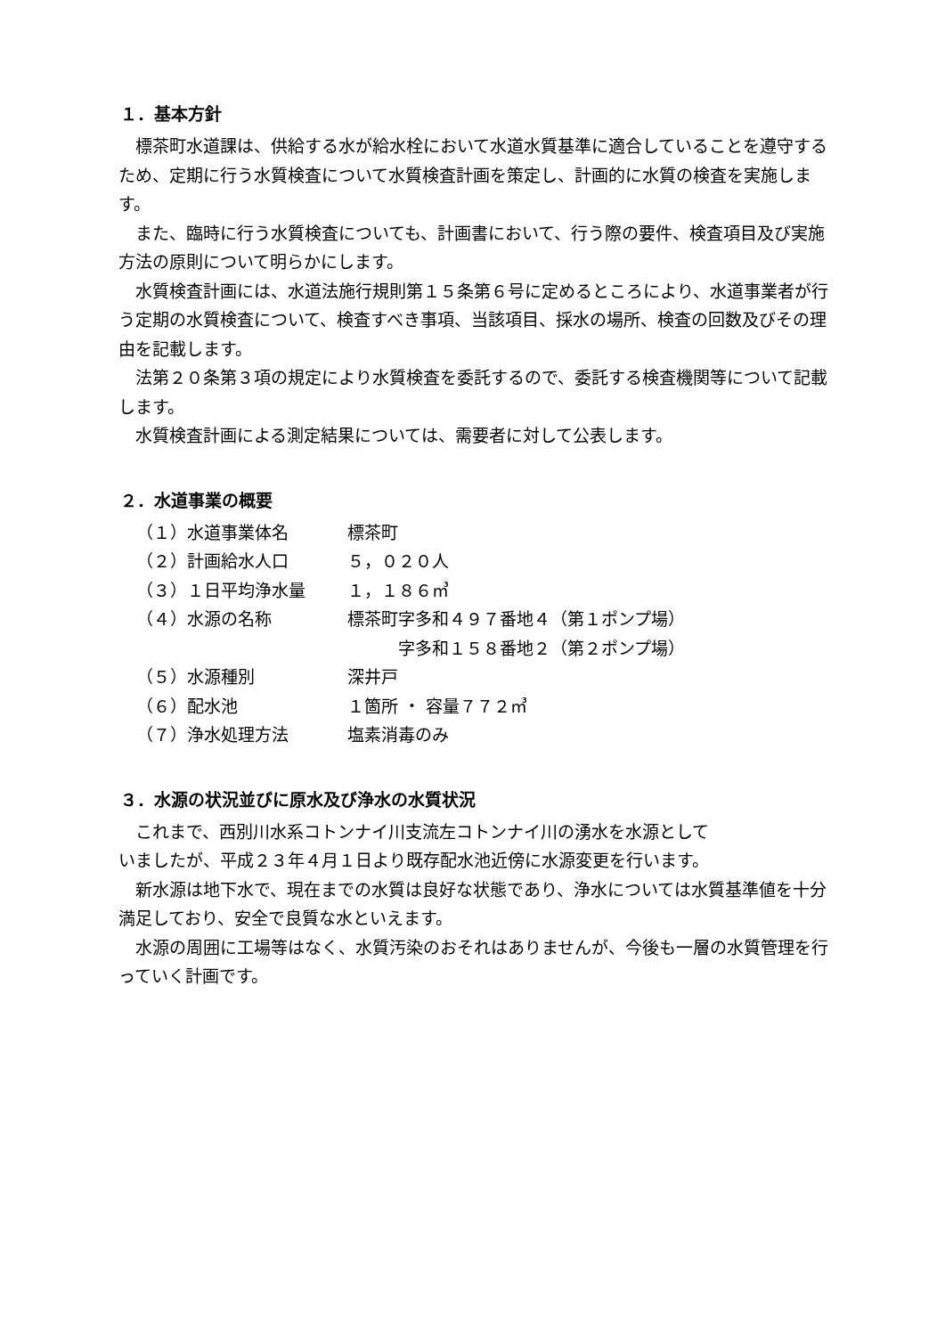１．基本方針
標茶町水道課は、供給する水が給水栓において水道水質基準に適合していることを遵守するため、定期に行う水質検査について水質検査計画を策定し、計画的に水質の検査を実施します。
また、臨時に行う水質検査についても、計画書において、行う際の要件、検査項目及び実施方法の原則について明らかにします。
水質検査計画には、水道法施行規則第１５条第６号に定めるところにより、水道事業者が行う定期の水質検査について、検査すべき事項、当該項目、採水の場所、検査の回数及びその理由を記載します。
法第２０条第３項の規定により水質検査を委託するので、委託する検査機関等について記載します。
水質検査計画による測定結果については、需要者に対して公表します。
２．水道事業の概要
| （１）水道事業体名 | 標茶町 |
| （２）計画給水人口 | ５，０２０人 |
| （３）１日平均浄水量 | １，１８６㎥ |
| （４）水源の名称 | 標茶町字多和４９７番地４（第１ポンプ場） 字多和１５８番地２（第２ポンプ場） |
| （５）水源種別 | 深井戸 |
| （６）配水池 | １箇所 ・ 容量７７２㎥ |
| （７）浄水処理方法 | 塩素消毒のみ |
３．水源の状況並びに原水及び浄水の水質状況
これまで、西別川水系コトンナイ川支流左コトンナイ川の湧水を水源として
いましたが、平成２３年４月１日より既存配水池近傍に水源変更を行います。
新水源は地下水で、現在までの水質は良好な状態であり、浄水については水質基準値を十分満足しており、安全で良質な水といえます。
水源の周囲に工場等はなく、水質汚染のおそれはありませんが、今後も一層の水質管理を行っていく計画です。